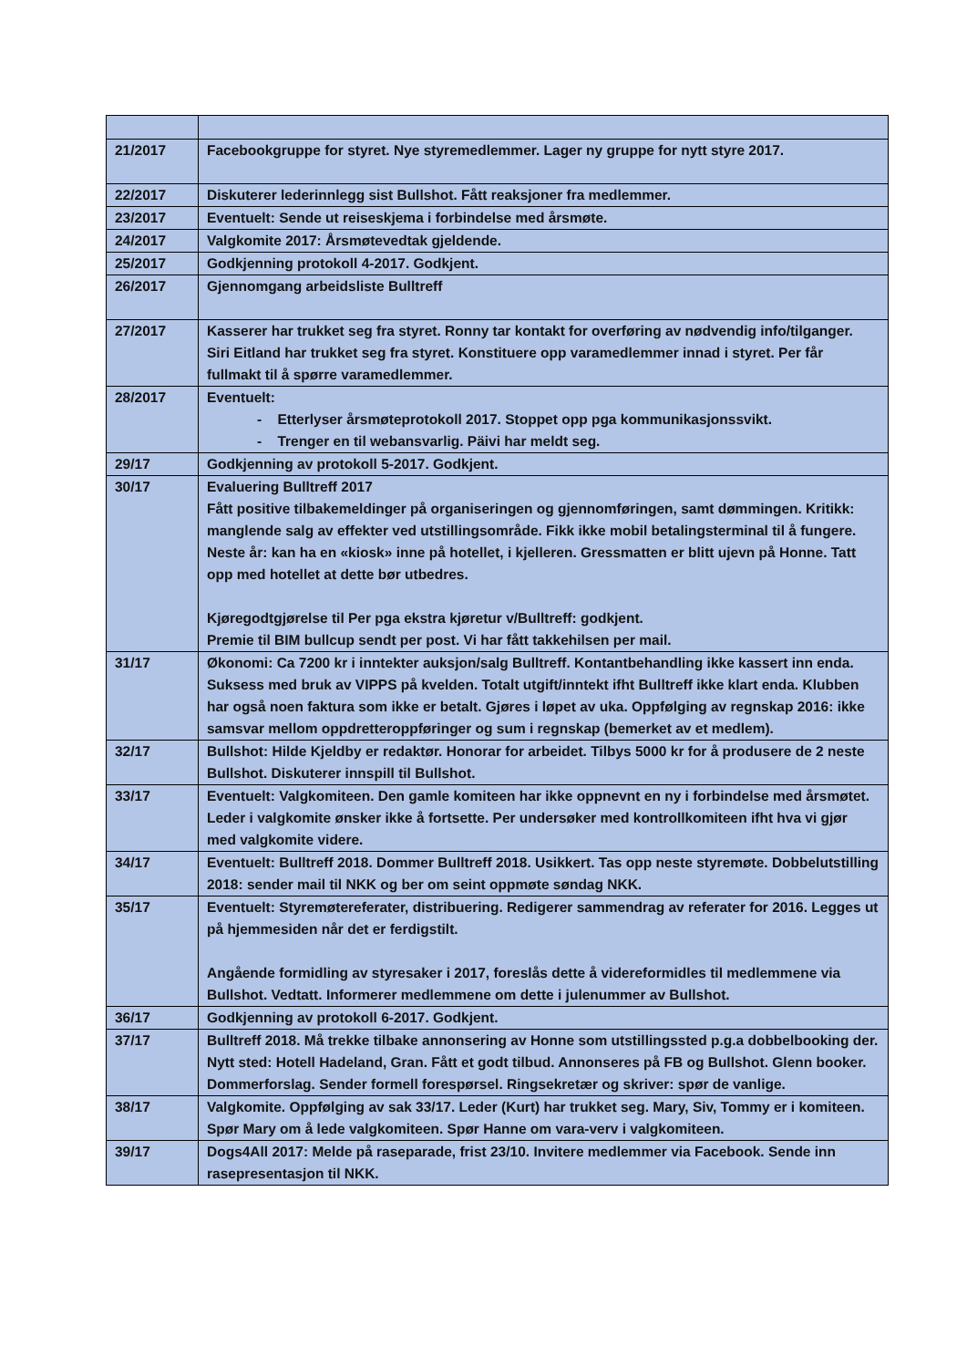| 21/2017 | Facebookgruppe for styret. Nye styremedlemmer. Lager ny gruppe for nytt styre 2017. |
| 22/2017 | Diskuterer lederinnlegg sist Bullshot. Fått reaksjoner fra medlemmer. |
| 23/2017 | Eventuelt: Sende ut reiseskjema i forbindelse med årsmøte. |
| 24/2017 | Valgkomite 2017: Årsmøtevedtak gjeldende. |
| 25/2017 | Godkjenning protokoll 4-2017. Godkjent. |
| 26/2017 | Gjennomgang arbeidsliste Bulltreff |
| 27/2017 | Kasserer har trukket seg fra styret. Ronny tar kontakt for overføring av nødvendig info/tilganger. Siri Eitland har trukket seg fra styret. Konstituere opp varamedlemmer innad i styret. Per får fullmakt til å spørre varamedlemmer. |
| 28/2017 | Eventuelt: - Etterlyser årsmøteprotokoll 2017. Stoppet opp pga kommunikasjonssvikt. - Trenger en til webansvarlig. Päivi har meldt seg. |
| 29/17 | Godkjenning av protokoll 5-2017. Godkjent. |
| 30/17 | Evaluering Bulltreff 2017 Fått positive tilbakemeldinger på organiseringen og gjennomføringen, samt dømmingen. Kritikk: manglende salg av effekter ved utstillingsområde. Fikk ikke mobil betalingsterminal til å fungere. Neste år: kan ha en «kiosk» inne på hotellet, i kjelleren. Gressmatten er blitt ujevn på Honne. Tatt opp med hotellet at dette bør utbedres. Kjøregodtgjørelse til Per pga ekstra kjøretur v/Bulltreff: godkjent. Premie til BIM bullcup sendt per post. Vi har fått takkehilsen per mail. |
| 31/17 | Økonomi: Ca 7200 kr i inntekter auksjon/salg Bulltreff. Kontantbehandling ikke kassert inn enda. Suksess med bruk av VIPPS på kvelden. Totalt utgift/inntekt ifht Bulltreff ikke klart enda. Klubben har også noen faktura som ikke er betalt. Gjøres i løpet av uka. Oppfølging av regnskap 2016: ikke samsvar mellom oppdretteroppføringer og sum i regnskap (bemerket av et medlem). |
| 32/17 | Bullshot: Hilde Kjeldby er redaktør. Honorar for arbeidet. Tilbys 5000 kr for å produsere de 2 neste Bullshot. Diskuterer innspill til Bullshot. |
| 33/17 | Eventuelt: Valgkomiteen. Den gamle komiteen har ikke oppnevnt en ny i forbindelse med årsmøtet. Leder i valgkomite ønsker ikke å fortsette. Per undersøker med kontrollkomiteen ifht hva vi gjør med valgkomite videre. |
| 34/17 | Eventuelt: Bulltreff 2018. Dommer Bulltreff 2018. Usikkert. Tas opp neste styremøte. Dobbelutstilling 2018: sender mail til NKK og ber om seint oppmøte søndag NKK. |
| 35/17 | Eventuelt: Styremøtereferater, distribuering. Redigerer sammendrag av referater for 2016. Legges ut på hjemmesiden når det er ferdigstilt. Angående formidling av styresaker i 2017, foreslås dette å videreformidles til medlemmene via Bullshot. Vedtatt. Informerer medlemmene om dette i julenummer av Bullshot. |
| 36/17 | Godkjenning av protokoll 6-2017. Godkjent. |
| 37/17 | Bulltreff 2018. Må trekke tilbake annonsering av Honne som utstillingssted p.g.a dobbelbooking der. Nytt sted: Hotell Hadeland, Gran. Fått et godt tilbud. Annonseres på FB og Bullshot. Glenn booker. Dommerforslag. Sender formell forespørsel. Ringsekretær og skriver: spør de vanlige. |
| 38/17 | Valgkomite. Oppfølging av sak 33/17. Leder (Kurt) har trukket seg. Mary, Siv, Tommy er i komiteen. Spør Mary om å lede valgkomiteen. Spør Hanne om vara-verv i valgkomiteen. |
| 39/17 | Dogs4All 2017: Melde på raseparade, frist 23/10. Invitere medlemmer via Facebook. Sende inn rasepresentasjon til NKK. |